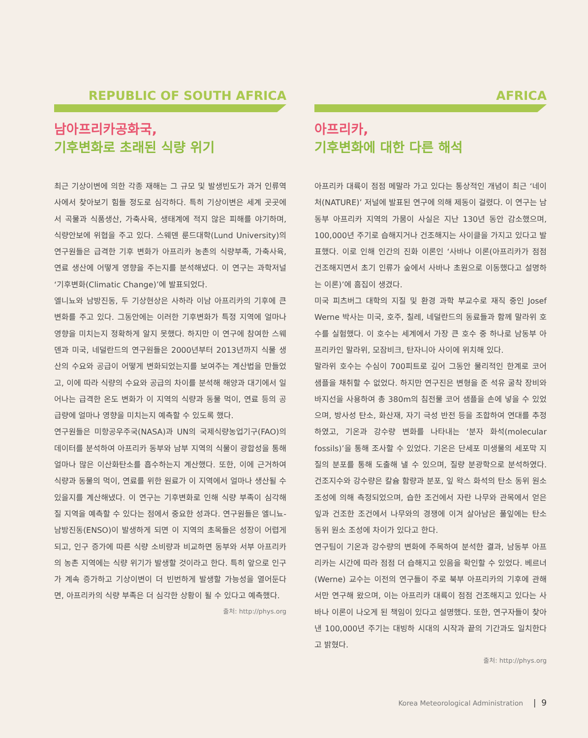REPUBLIC OF SOUTH AFRICA
남아프리카공화국,
기후변화로 초래된 식량 위기
최근 기상이변에 의한 각종 재해는 그 규모 및 발생빈도가 과거 인류역사에서 찾아보기 힘들 정도로 심각하다. 특히 기상이변은 세계 곳곳에서 곡물과 식품생산, 가축사육, 생태계에 적지 않은 피해를 야기하며, 식량안보에 위협을 주고 있다. 스웨덴 룬드대학(Lund University)의 연구원들은 급격한 기후 변화가 아프리카 농촌의 식량부족, 가축사육, 연료 생산에 어떻게 영향을 주는지를 분석해냈다. 이 연구는 과학저널 ‘기후변화(Climatic Change)’에 발표되었다.
엘니뇨와 남방진동, 두 기상현상은 사하라 이남 아프리카의 기후에 큰 변화를 주고 있다. 그동안에는 이러한 기후변화가 특정 지역에 얼마나 영향을 미치는지 정확하게 알지 못했다. 하지만 이 연구에 참여한 스웨덴과 미국, 네덜란드의 연구원들은 2000년부터 2013년까지 식물 생산의 수요와 공급이 어떻게 변화되었는지를 보여주는 계산법을 만들었고, 이에 따라 식량의 수요와 공급의 차이를 분석해 해양과 대기에서 일어나는 급격한 온도 변화가 이 지역의 식량과 동물 먹이, 연료 등의 공급량에 얼마나 영향을 미치는지 예측할 수 있도록 했다.
연구원들은 미항공우주국(NASA)과 UN의 국제식량농업기구(FAO)의 데이터를 분석하여 아프리카 동부와 남부 지역의 식물이 광합성을 통해 얼마나 많은 이산화탄소를 흡수하는지 계산했다. 또한, 이에 근거하여 식량과 동물의 먹이, 연료를 위한 원료가 이 지역에서 얼마나 생산될 수 있을지를 계산해냈다. 이 연구는 기후변화로 인해 식량 부족이 심각해질 지역을 예측할 수 있다는 점에서 중요한 성과다. 연구원들은 엘니뇨-남방진동(ENSO)이 발생하게 되면 이 지역의 초목들은 성장이 어렵게 되고, 인구 증가에 따른 식량 소비량과 비교하면 동부와 서부 아프리카의 농촌 지역에는 식량 위기가 발생할 것이라고 한다. 특히 앞으로 인구가 계속 증가하고 기상이변이 더 빈번하게 발생할 가능성을 열어둔다면, 아프리카의 식량 부족은 더 심각한 상황이 될 수 있다고 예측했다.
출처: http://phys.org
AFRICA
아프리카,
기후변화에 대한 다른 해석
아프리카 대륙이 점점 메말라 가고 있다는 통상적인 개념이 최근 ‘네이처(NATURE)’ 저널에 발표된 연구에 의해 제동이 걸렸다. 이 연구는 남동부 아프리카 지역의 가뭄이 사실은 지난 130년 동안 감소했으며, 100,000년 주기로 습해지거나 건조해지는 사이클을 가지고 있다고 발표했다. 이로 인해 인간의 진화 이론인 ‘사바나 이론(아프리카가 점점 건조해지면서 초기 인류가 숲에서 사바나 초원으로 이동했다고 설명하는 이론)’에 흠집이 생겼다.
미국 피츠버그 대학의 지질 및 환경 과학 부교수로 재직 중인 Josef Werne 박사는 미국, 호주, 칠레, 네덜란드의 동료들과 함께 말라위 호수를 실험했다. 이 호수는 세계에서 가장 큰 호수 중 하나로 남동부 아프리카인 말라위, 모잠비크, 탄자니아 사이에 위치해 있다.
말라위 호수는 수심이 700피트로 깊어 그동안 물리적인 한계로 코어 샘플을 채취할 수 없었다. 하지만 연구진은 변형을 준 석유 굴착 장비와 바지선을 사용하여 총 380m의 침전물 코어 샘플을 손에 넣을 수 있었으며, 방사성 탄소, 화산재, 자기 극성 반전 등을 조합하여 연대를 추정하였고, 기온과 강수량 변화를 나타내는 ‘분자 화석(molecular fossils)’을 통해 조사할 수 있었다. 기온은 단세포 미생물의 세포막 지질의 분포를 통해 도출해 낼 수 있으며, 질량 분광학으로 분석하였다. 건조지수와 강수량은 칼슘 함량과 분포, 잎 왁스 화석의 탄소 동위 원소 조성에 의해 측정되었으며, 습한 조건에서 자란 나무와 관목에서 얻은 잎과 건조한 조건에서 나무와의 경쟁에 이겨 살아남은 풀잎에는 탄소 동위 원소 조성에 차이가 있다고 한다.
연구팀이 기온과 강수량의 변화에 주목하여 분석한 결과, 남동부 아프리카는 시간에 따라 점점 더 습해지고 있음을 확인할 수 있었다. 베르너(Werne) 교수는 이전의 연구들이 주로 북부 아프리카의 기후에 관해서만 연구해 왔으며, 이는 아프리카 대륙이 점점 건조해지고 있다는 사바나 이론이 나오게 된 책임이 있다고 설명했다. 또한, 연구자들이 찾아낸 100,000년 주기는 대빙하 시대의 시작과 끝의 기간과도 일치한다고 밝혔다.
출처: http://phys.org
Korea Meteorological Administration | 9